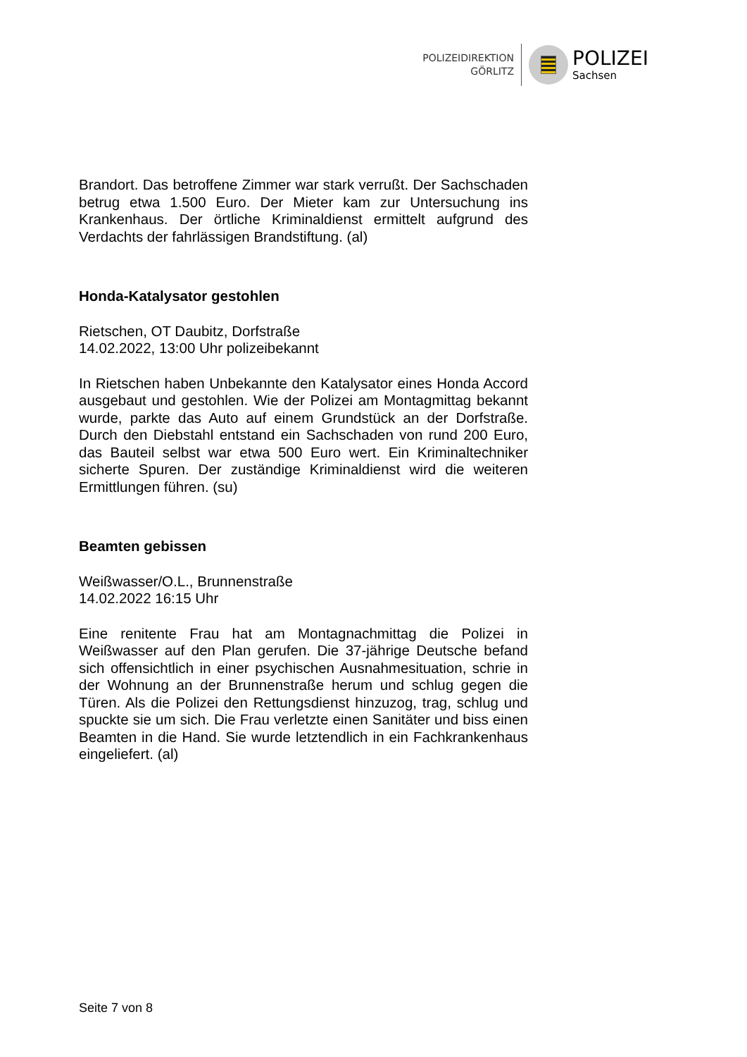POLIZEIDIREKTION
GÖRLITZ
POLIZEI
Sachsen
Brandort. Das betroffene Zimmer war stark verrußt. Der Sachschaden betrug etwa 1.500 Euro. Der Mieter kam zur Untersuchung ins Krankenhaus. Der örtliche Kriminaldienst ermittelt aufgrund des Verdachts der fahrlässigen Brandstiftung. (al)
Honda-Katalysator gestohlen
Rietschen, OT Daubitz, Dorfstraße
14.02.2022, 13:00 Uhr polizeibekannt
In Rietschen haben Unbekannte den Katalysator eines Honda Accord ausgebaut und gestohlen. Wie der Polizei am Montagmittag bekannt wurde, parkte das Auto auf einem Grundstück an der Dorfstraße. Durch den Diebstahl entstand ein Sachschaden von rund 200 Euro, das Bauteil selbst war etwa 500 Euro wert. Ein Kriminaltechniker sicherte Spuren. Der zuständige Kriminaldienst wird die weiteren Ermittlungen führen. (su)
Beamten gebissen
Weißwasser/O.L., Brunnenstraße
14.02.2022 16:15 Uhr
Eine renitente Frau hat am Montagnachmittag die Polizei in Weißwasser auf den Plan gerufen. Die 37-jährige Deutsche befand sich offensichtlich in einer psychischen Ausnahmesituation, schrie in der Wohnung an der Brunnenstraße herum und schlug gegen die Türen. Als die Polizei den Rettungsdienst hinzuzog, trag, schlug und spuckte sie um sich. Die Frau verletzte einen Sanitäter und biss einen Beamten in die Hand. Sie wurde letztendlich in ein Fachkrankenhaus eingeliefert. (al)
Seite 7 von 8